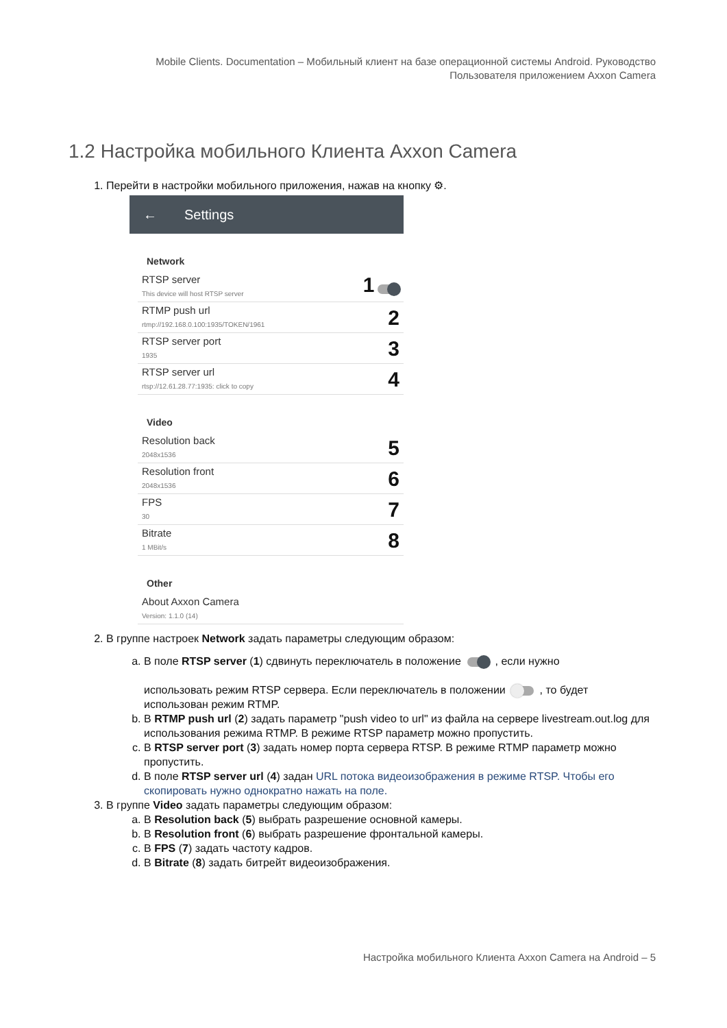Mobile Clients. Documentation – Мобильный клиент на базе операционной системы Android. Руководство
Пользователя приложением Axxon Camera
1.2 Настройка мобильного Клиента Axxon Camera
1. Перейти в настройки мобильного приложения, нажав на кнопку ⚙.
← Settings
Network
RTSP server
This device will host RTSP server
1
RTMP push url
rtmp://192.168.0.100:1935/TOKEN/1961
2
RTSP server port
1935
3
RTSP server url
rtsp://12.61.28.77:1935: click to copy
4
Video
Resolution back
2048x1536
5
Resolution front
2048x1536
6
FPS
30
7
Bitrate
1 MBit/s
8
Other
About Axxon Camera
Version: 1.1.0 (14)
2. В группе настроек Network задать параметры следующим образом:
a. В поле RTSP server (1) сдвинуть переключатель в положение , если нужно
использовать режим RTSP сервера. Если переключатель в положении , то будет использован режим RTMP.
b. В RTMP push url (2) задать параметр "push video to url" из файла на сервере livestream.out.log для использования режима RTMP. В режиме RTSP параметр можно пропустить.
c. В RTSP server port (3) задать номер порта сервера RTSP. В режиме RTMP параметр можно пропустить.
d. В поле RTSP server url (4) задан URL потока видеоизображения в режиме RTSP. Чтобы его скопировать нужно однократно нажать на поле.
3. В группе Video задать параметры следующим образом:
a. В Resolution back (5) выбрать разрешение основной камеры.
b. В Resolution front (6) выбрать разрешение фронтальной камеры.
c. В FPS (7) задать частоту кадров.
d. В Bitrate (8) задать битрейт видеоизображения.
Настройка мобильного Клиента Axxon Camera на Android – 5